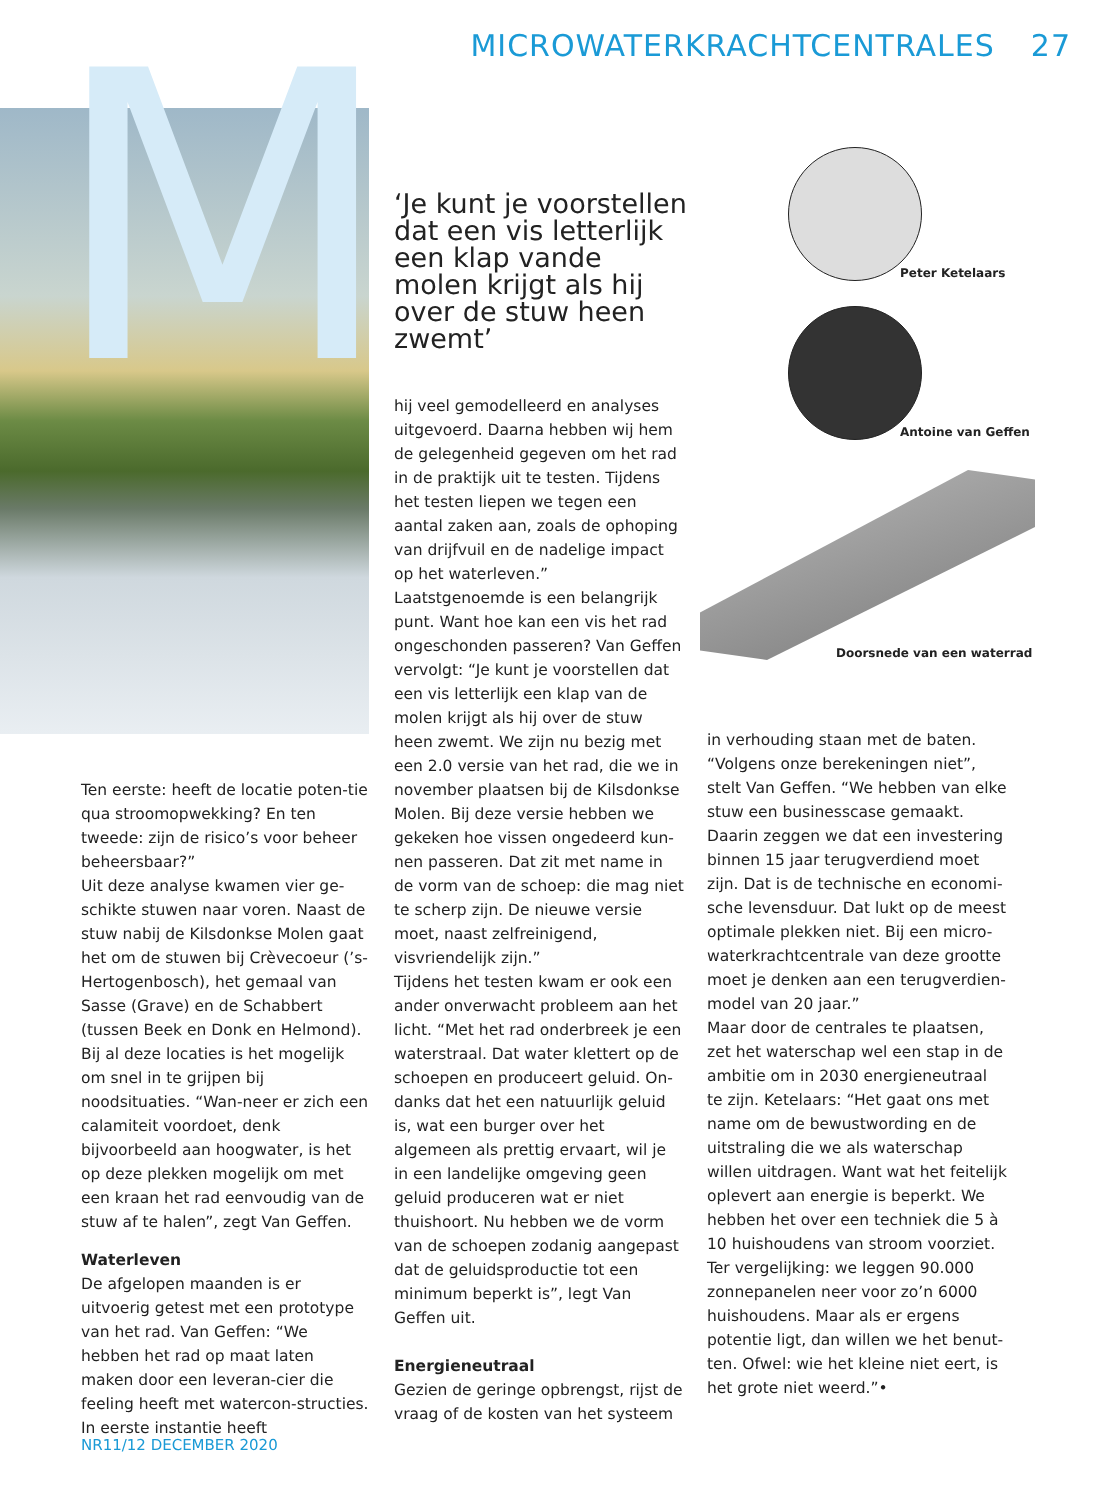M MICROWATERKRACHTCENTRALES 27
‘Je kunt je voorstellen dat een vis letterlijk een klap vande molen krijgt als hij over de stuw heen zwemt’
Peter Ketelaars
Antoine van Geffen
Doorsnede van een waterrad
Ten eerste: heeft de locatie poten-tie qua stroomopwekking? En ten tweede: zijn de risico’s voor beheer beheersbaar?”
Uit deze analyse kwamen vier ge-schikte stuwen naar voren. Naast de stuw nabij de Kilsdonkse Molen gaat het om de stuwen bij Crèvecoeur (’s-Hertogenbosch), het gemaal van Sasse (Grave) en de Schabbert (tussen Beek en Donk en Helmond). Bij al deze locaties is het mogelijk om snel in te grijpen bij noodsituaties. “Wan-neer er zich een calamiteit voordoet, denk bijvoorbeeld aan hoogwater, is het op deze plekken mogelijk om met een kraan het rad eenvoudig van de stuw af te halen”, zegt Van Geffen.
Waterleven
De afgelopen maanden is er uitvoerig getest met een prototype van het rad. Van Geffen: “We hebben het rad op maat laten maken door een leveran-cier die feeling heeft met watercon-structies. In eerste instantie heeft
hij veel gemodelleerd en analyses uitgevoerd. Daarna hebben wij hem de gelegenheid gegeven om het rad in de praktijk uit te testen. Tijdens het testen liepen we tegen een aantal zaken aan, zoals de ophoping van drijfvuil en de nadelige impact op het waterleven.”
Laatstgenoemde is een belangrijk punt. Want hoe kan een vis het rad ongeschonden passeren? Van Geffen vervolgt: “Je kunt je voorstellen dat een vis letterlijk een klap van de molen krijgt als hij over de stuw heen zwemt. We zijn nu bezig met een 2.0 versie van het rad, die we in november plaatsen bij de Kilsdonkse Molen. Bij deze versie hebben we gekeken hoe vissen ongedeerd kun-nen passeren. Dat zit met name in de vorm van de schoep: die mag niet te scherp zijn. De nieuwe versie moet, naast zelfreinigend, visvriendelijk zijn.”
Tijdens het testen kwam er ook een ander onverwacht probleem aan het licht. “Met het rad onderbreek je een waterstraal. Dat water klettert op de schoepen en produceert geluid. On-danks dat het een natuurlijk geluid is, wat een burger over het algemeen als prettig ervaart, wil je in een landelijke omgeving geen geluid produceren wat er niet thuishoort. Nu hebben we de vorm van de schoepen zodanig aangepast dat de geluidsproductie tot een minimum beperkt is”, legt Van Geffen uit.
Energieneutraal
Gezien de geringe opbrengst, rijst de vraag of de kosten van het systeem
in verhouding staan met de baten. “Volgens onze berekeningen niet”, stelt Van Geffen. “We hebben van elke stuw een businesscase gemaakt. Daarin zeggen we dat een investering binnen 15 jaar terugverdiend moet zijn. Dat is de technische en economi-sche levensduur. Dat lukt op de meest optimale plekken niet. Bij een micro-waterkrachtcentrale van deze grootte moet je denken aan een terugverdien-model van 20 jaar.”
Maar door de centrales te plaatsen, zet het waterschap wel een stap in de ambitie om in 2030 energieneutraal te zijn. Ketelaars: “Het gaat ons met name om de bewustwording en de uitstraling die we als waterschap willen uitdragen. Want wat het feitelijk oplevert aan energie is beperkt. We hebben het over een techniek die 5 à 10 huishoudens van stroom voorziet. Ter vergelijking: we leggen 90.000 zonnepanelen neer voor zo’n 6000 huishoudens. Maar als er ergens potentie ligt, dan willen we het benut-ten. Ofwel: wie het kleine niet eert, is het grote niet weerd.”•
NR11/12 DECEMBER 2020